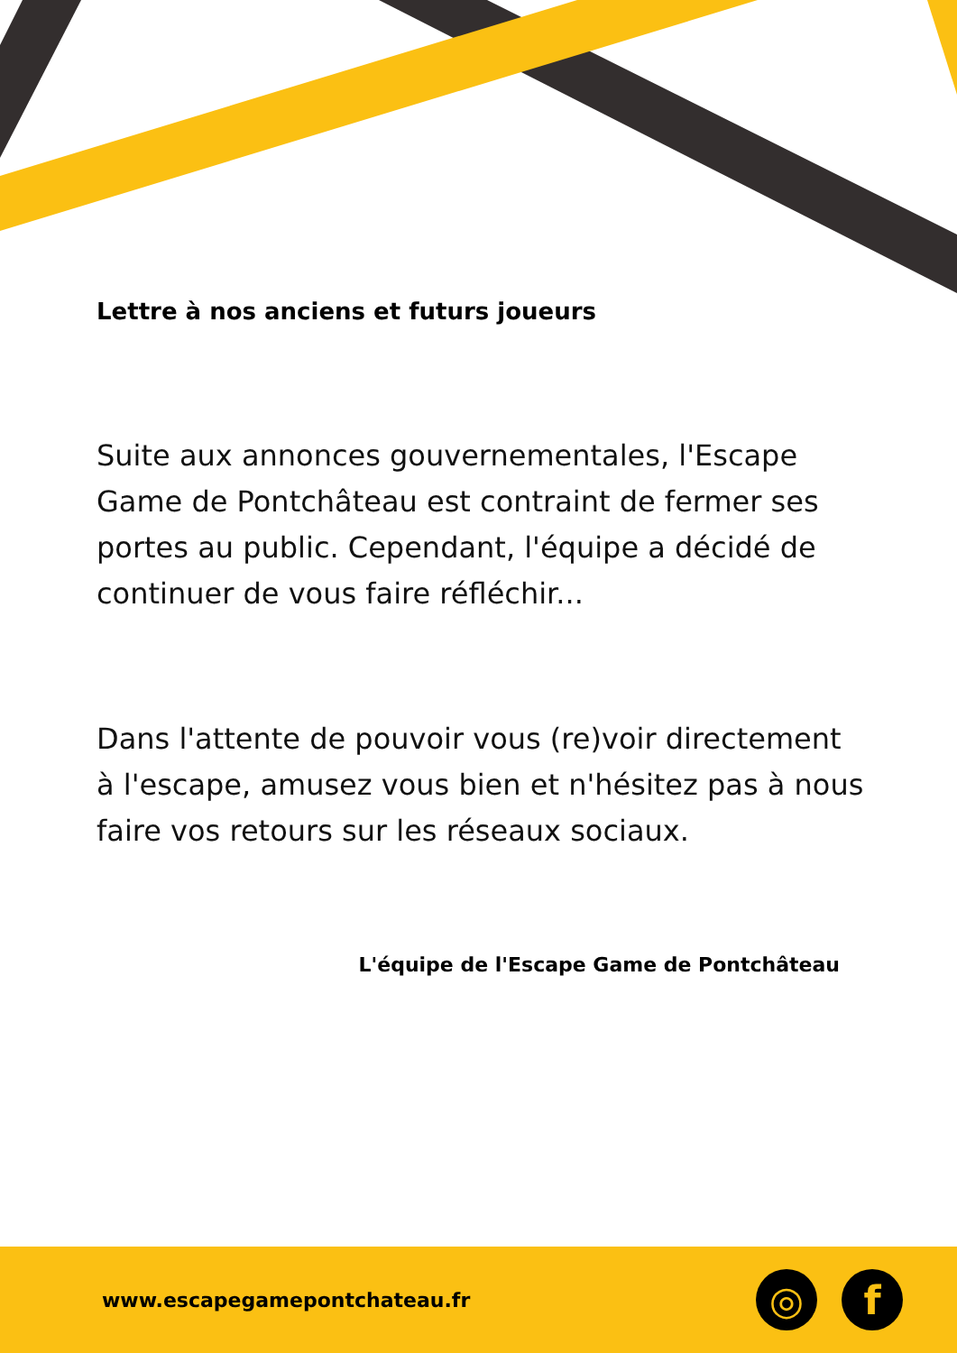Lettre à nos anciens et futurs joueurs
Suite aux annonces gouvernementales, l'Escape Game de Pontchâteau est contraint de fermer ses portes au public. Cependant, l'équipe a décidé de continuer de vous faire réfléchir...
Dans l'attente de pouvoir vous (re)voir directement à l'escape, amusez vous bien et n'hésitez pas à nous faire vos retours sur les réseaux sociaux.
L'équipe de l'Escape Game de Pontchâteau
www.escapegamepontchateau.fr
◎ f